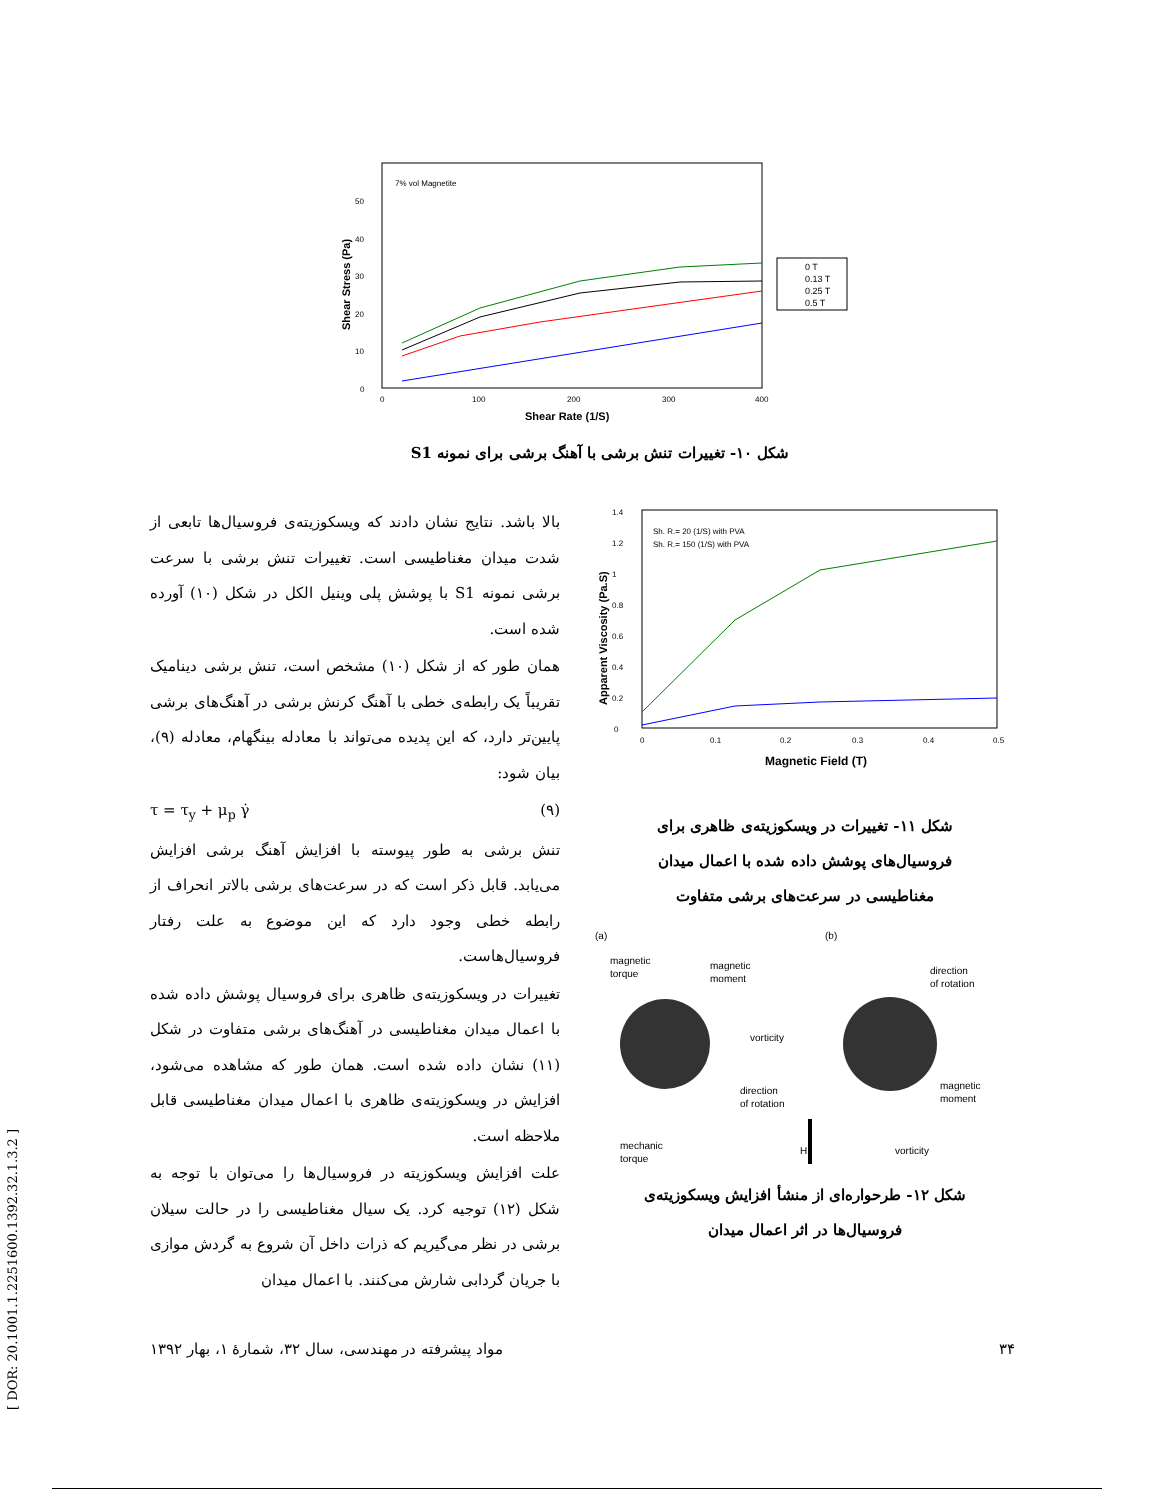7% vol Magnetite
0
10
20
30
40
50
0
100
200
300
400
Shear Rate (1/S)
Shear Stress (Pa)
0 T
0.13 T
0.25 T
0.5 T
شکل ۱۰- تغییرات تنش برشی با آهنگ برشی برای نمونه S1
Sh. R.= 20 (1/S) with PVA
Sh. R.= 150 (1/S) with PVA
0
0.2
0.4
0.6
0.8
1
1.2
1.4
0
0.1
0.2
0.3
0.4
0.5
Magnetic Field (T)
Apparent Viscosity (Pa.S)
شکل ۱۱- تغییرات در ویسکوزیته‌ی ظاهری برای
فروسیال‌های پوشش داده شده با اعمال میدان
مغناطیسی در سرعت‌های برشی متفاوت
(a)
(b)
magnetic
torque
magnetic
moment
vorticity
direction
of rotation
mechanic
torque
H
direction
of rotation
magnetic
moment
vorticity
شکل ۱۲- طرحواره‌ای از منشأ افزایش ویسکوزیته‌ی
فروسیال‌ها در اثر اعمال میدان
بالا باشد. نتایج نشان دادند که ویسکوزیته‌ی فروسیال‌ها تابعی از شدت میدان مغناطیسی است. تغییرات تنش برشی با سرعت برشی نمونه S1 با پوشش پلی وینیل الکل در شکل (۱۰) آورده شده است.
همان طور که از شکل (۱۰) مشخص است، تنش برشی دینامیک تقریباً یک رابطه‌ی خطی با آهنگ کرنش برشی در آهنگ‌های برشی پایین‌تر دارد، که این پدیده می‌تواند با معادله بینگهام، معادله (۹)، بیان شود:
τ = τ<sub>y</sub> + μ<sub>p</sub> γ̇ (۹)
تنش برشی به طور پیوسته با افزایش آهنگ برشی افزایش می‌یابد. قابل ذکر است که در سرعت‌های برشی بالاتر انحراف از رابطه خطی وجود دارد که این موضوع به علت رفتار فروسیال‌هاست.
تغییرات در ویسکوزیته‌ی ظاهری برای فروسیال پوشش داده شده با اعمال میدان مغناطیسی در آهنگ‌های برشی متفاوت در شکل (۱۱) نشان داده شده است. همان طور که مشاهده می‌شود، افزایش در ویسکوزیته‌ی ظاهری با اعمال میدان مغناطیسی قابل ملاحظه است.
علت افزایش ویسکوزیته در فروسیال‌ها را می‌توان با توجه به شکل (۱۲) توجیه کرد. یک سیال مغناطیسی را در حالت سیلان برشی در نظر می‌گیریم که ذرات داخل آن شروع به گردش موازی با جریان گردابی شارش می‌کنند. با اعمال میدان
۳۴ مواد پیشرفته در مهندسی، سال ۳۲، شمارهٔ ۱، بهار ۱۳۹۲
[ DOR: 20.1001.1.2251600.1392.32.1.3.2 ]